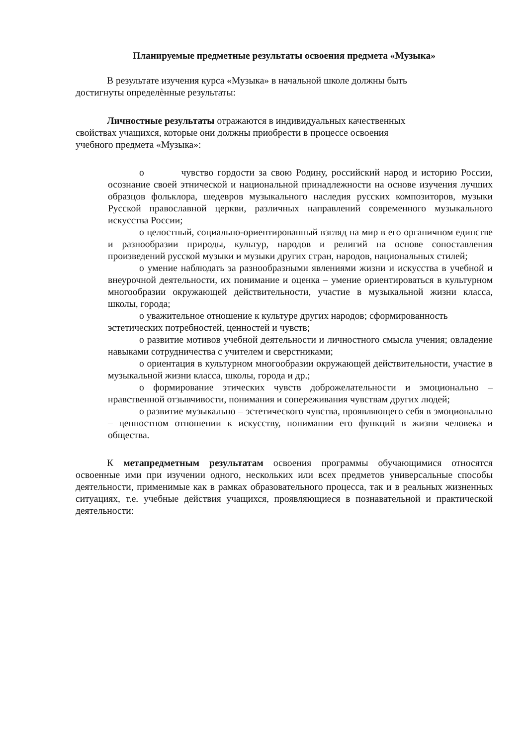Планируемые предметные результаты освоения предмета «Музыка»
В результате изучения курса «Музыка» в начальной школе должны быть
достигнуты определѐнные результаты:
Личностные результаты отражаются в индивидуальных качественных
свойствах учащихся, которые они должны приобрести в процессе освоения
учебного предмета «Музыка»:
o чувство гордости за свою Родину, российский народ и историю России, осознание своей этнической и национальной принадлежности на основе изучения лучших образцов фольклора, шедевров музыкального наследия русских композиторов, музыки Русской православной церкви, различных направлений современного музыкального искусства России;
o целостный, социально-ориентированный взгляд на мир в его органичном единстве и разнообразии природы, культур, народов и религий на основе сопоставления произведений русской музыки и музыки других стран, народов, национальных стилей;
o умение наблюдать за разнообразными явлениями жизни и искусства в учебной и внеурочной деятельности, их понимание и оценка – умение ориентироваться в культурном многообразии окружающей действительности, участие в музыкальной жизни класса, школы, города;
o уважительное отношение к культуре других народов; сформированность эстетических потребностей, ценностей и чувств;
o развитие мотивов учебной деятельности и личностного смысла учения; овладение навыками сотрудничества с учителем и сверстниками;
o ориентация в культурном многообразии окружающей действительности, участие в музыкальной жизни класса, школы, города и др.;
o формирование этических чувств доброжелательности и эмоционально – нравственной отзывчивости, понимания и сопереживания чувствам других людей;
o развитие музыкально – эстетического чувства, проявляющего себя в эмоционально – ценностном отношении к искусству, понимании его функций в жизни человека и общества.
К метапредметным результатам освоения программы обучающимися относятся освоенные ими при изучении одного, нескольких или всех предметов универсальные способы деятельности, применимые как в рамках образовательного процесса, так и в реальных жизненных ситуациях, т.е. учебные действия учащихся, проявляющиеся в познавательной и практической деятельности: